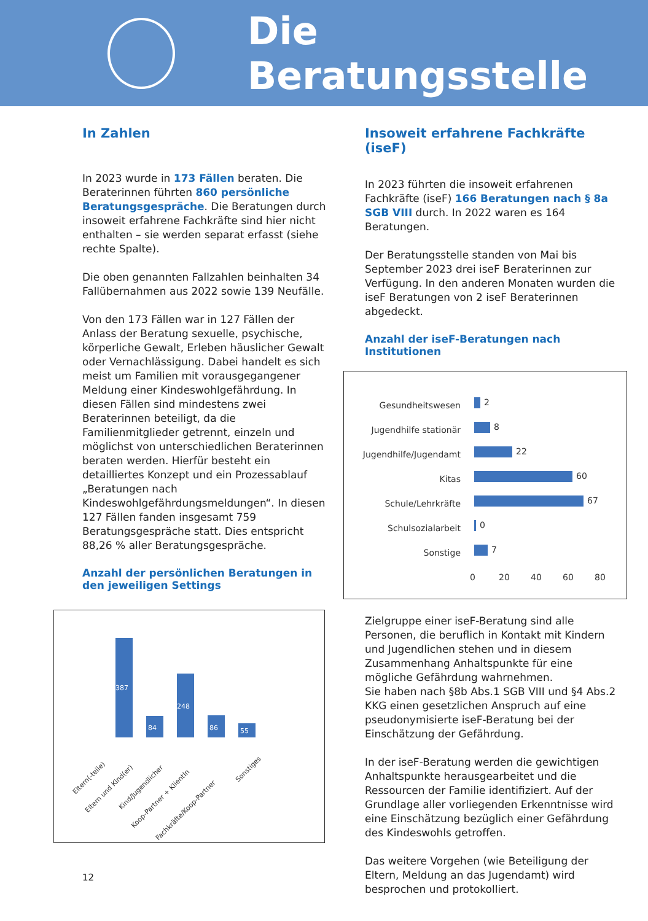Die Beratungsstelle
In Zahlen
In 2023 wurde in 173 Fällen beraten. Die Beraterinnen führten 860 persönliche Beratungsgespräche. Die Beratungen durch insoweit erfahrene Fachkräfte sind hier nicht enthalten – sie werden separat erfasst (siehe rechte Spalte).
Die oben genannten Fallzahlen beinhalten 34 Fallübernahmen aus 2022 sowie 139 Neufälle.
Von den 173 Fällen war in 127 Fällen der Anlass der Beratung sexuelle, psychische, körperliche Gewalt, Erleben häuslicher Gewalt oder Vernachlässigung. Dabei handelt es sich meist um Familien mit vorausgegangener Meldung einer Kindeswohlgefährdung. In diesen Fällen sind mindestens zwei Beraterinnen beteiligt, da die Familienmitglieder getrennt, einzeln und möglichst von unterschiedlichen Beraterinnen beraten werden. Hierfür besteht ein detailliertes Konzept und ein Prozessablauf „Beratungen nach Kindeswohlgefährdungsmeldungen“. In diesen 127 Fällen fanden insgesamt 759 Beratungsgespräche statt. Dies entspricht 88,26 % aller Beratungsgespräche.
Anzahl der persönlichen Beratungen in den jeweiligen Settings
387
84
248
86
55
Eltern(-teile)
Eltern und Kind(er)
Kind/Jugendlicher
Koop-Partner + KlientIn
Fachkräfte/Koop-Partner
Sonstiges
Insoweit erfahrene Fachkräfte (iseF)
In 2023 führten die insoweit erfahrenen Fachkräfte (iseF) 166 Beratungen nach § 8a SGB VIII durch. In 2022 waren es 164 Beratungen.
Der Beratungsstelle standen von Mai bis September 2023 drei iseF Beraterinnen zur Verfügung. In den anderen Monaten wurden die iseF Beratungen von 2 iseF Beraterinnen abgedeckt.
Anzahl der iseF-Beratungen nach Institutionen
Gesundheitswesen
Jugendhilfe stationär
Jugendhilfe/Jugendamt
Kitas
Schule/Lehrkräfte
Schulsozialarbeit
Sonstige
2
8
22
60
67
0
7
0
20
40
60
80
Zielgruppe einer iseF-Beratung sind alle Personen, die beruflich in Kontakt mit Kindern und Jugendlichen stehen und in diesem Zusammenhang Anhaltspunkte für eine mögliche Gefährdung wahrnehmen.
Sie haben nach §8b Abs.1 SGB VIII und §4 Abs.2 KKG einen gesetzlichen Anspruch auf eine pseudonymisierte iseF-Beratung bei der Einschätzung der Gefährdung.
In der iseF-Beratung werden die gewichtigen Anhaltspunkte herausgearbeitet und die Ressourcen der Familie identifiziert. Auf der Grundlage aller vorliegenden Erkenntnisse wird eine Einschätzung bezüglich einer Gefährdung des Kindeswohls getroffen.
Das weitere Vorgehen (wie Beteiligung der Eltern, Meldung an das Jugendamt) wird besprochen und protokolliert.
12